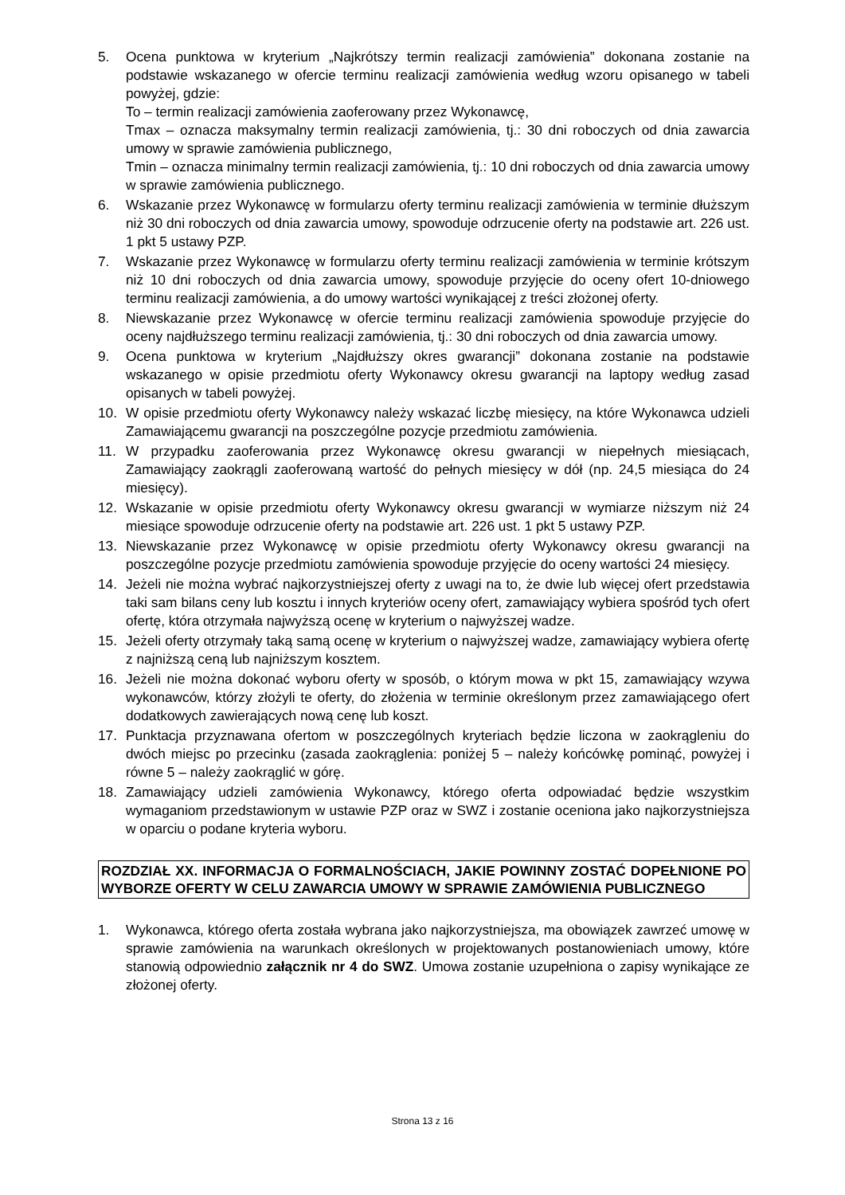5. Ocena punktowa w kryterium „Najkrótszy termin realizacji zamówienia” dokonana zostanie na podstawie wskazanego w ofercie terminu realizacji zamówienia według wzoru opisanego w tabeli powyżej, gdzie:
To – termin realizacji zamówienia zaoferowany przez Wykonawcę,
Tmax – oznacza maksymalny termin realizacji zamówienia, tj.: 30 dni roboczych od dnia zawarcia umowy w sprawie zamówienia publicznego,
Tmin – oznacza minimalny termin realizacji zamówienia, tj.: 10 dni roboczych od dnia zawarcia umowy w sprawie zamówienia publicznego.
6. Wskazanie przez Wykonawcę w formularzu oferty terminu realizacji zamówienia w terminie dłuższym niż 30 dni roboczych od dnia zawarcia umowy, spowoduje odrzucenie oferty na podstawie art. 226 ust. 1 pkt 5 ustawy PZP.
7. Wskazanie przez Wykonawcę w formularzu oferty terminu realizacji zamówienia w terminie krótszym niż 10 dni roboczych od dnia zawarcia umowy, spowoduje przyjęcie do oceny ofert 10-dniowego terminu realizacji zamówienia, a do umowy wartości wynikającej z treści złożonej oferty.
8. Niewskazanie przez Wykonawcę w ofercie terminu realizacji zamówienia spowoduje przyjęcie do oceny najdłuższego terminu realizacji zamówienia, tj.: 30 dni roboczych od dnia zawarcia umowy.
9. Ocena punktowa w kryterium „Najdłuższy okres gwarancji” dokonana zostanie na podstawie wskazanego w opisie przedmiotu oferty Wykonawcy okresu gwarancji na laptopy według zasad opisanych w tabeli powyżej.
10. W opisie przedmiotu oferty Wykonawcy należy wskazać liczbę miesięcy, na które Wykonawca udzieli Zamawiającemu gwarancji na poszczególne pozycje przedmiotu zamówienia.
11. W przypadku zaoferowania przez Wykonawcę okresu gwarancji w niepełnych miesiącach, Zamawiający zaokrągli zaoferowaną wartość do pełnych miesięcy w dół (np. 24,5 miesiąca do 24 miesięcy).
12. Wskazanie w opisie przedmiotu oferty Wykonawcy okresu gwarancji w wymiarze niższym niż 24 miesiące spowoduje odrzucenie oferty na podstawie art. 226 ust. 1 pkt 5 ustawy PZP.
13. Niewskazanie przez Wykonawcę w opisie przedmiotu oferty Wykonawcy okresu gwarancji na poszczególne pozycje przedmiotu zamówienia spowoduje przyjęcie do oceny wartości 24 miesięcy.
14. Jeżeli nie można wybrać najkorzystniejszej oferty z uwagi na to, że dwie lub więcej ofert przedstawia taki sam bilans ceny lub kosztu i innych kryteriów oceny ofert, zamawiający wybiera spośród tych ofert ofertę, która otrzymała najwyższą ocenę w kryterium o najwyższej wadze.
15. Jeżeli oferty otrzymały taką samą ocenę w kryterium o najwyższej wadze, zamawiający wybiera ofertę z najniższą ceną lub najniższym kosztem.
16. Jeżeli nie można dokonać wyboru oferty w sposób, o którym mowa w pkt 15, zamawiający wzywa wykonawców, którzy złożyli te oferty, do złożenia w terminie określonym przez zamawiającego ofert dodatkowych zawierających nową cenę lub koszt.
17. Punktacja przyznawana ofertom w poszczególnych kryteriach będzie liczona w zaokrągleniu do dwóch miejsc po przecinku (zasada zaokrąglenia: poniżej 5 – należy końcówkę pominąć, powyżej i równe 5 – należy zaokrąglić w górę.
18. Zamawiający udzieli zamówienia Wykonawcy, którego oferta odpowiadać będzie wszystkim wymaganiom przedstawionym w ustawie PZP oraz w SWZ i zostanie oceniona jako najkorzystniejsza w oparciu o podane kryteria wyboru.
ROZDZIAŁ XX. INFORMACJA O FORMALNOŚCIACH, JAKIE POWINNY ZOSTAĆ DOPEŁNIONE PO WYBORZE OFERTY W CELU ZAWARCIA UMOWY W SPRAWIE ZAMÓWIENIA PUBLICZNEGO
1. Wykonawca, którego oferta została wybrana jako najkorzystniejsza, ma obowiązek zawrzeć umowę w sprawie zamówienia na warunkach określonych w projektowanych postanowieniach umowy, które stanowią odpowiednio załącznik nr 4 do SWZ. Umowa zostanie uzupełniona o zapisy wynikające ze złożonej oferty.
Strona 13 z 16